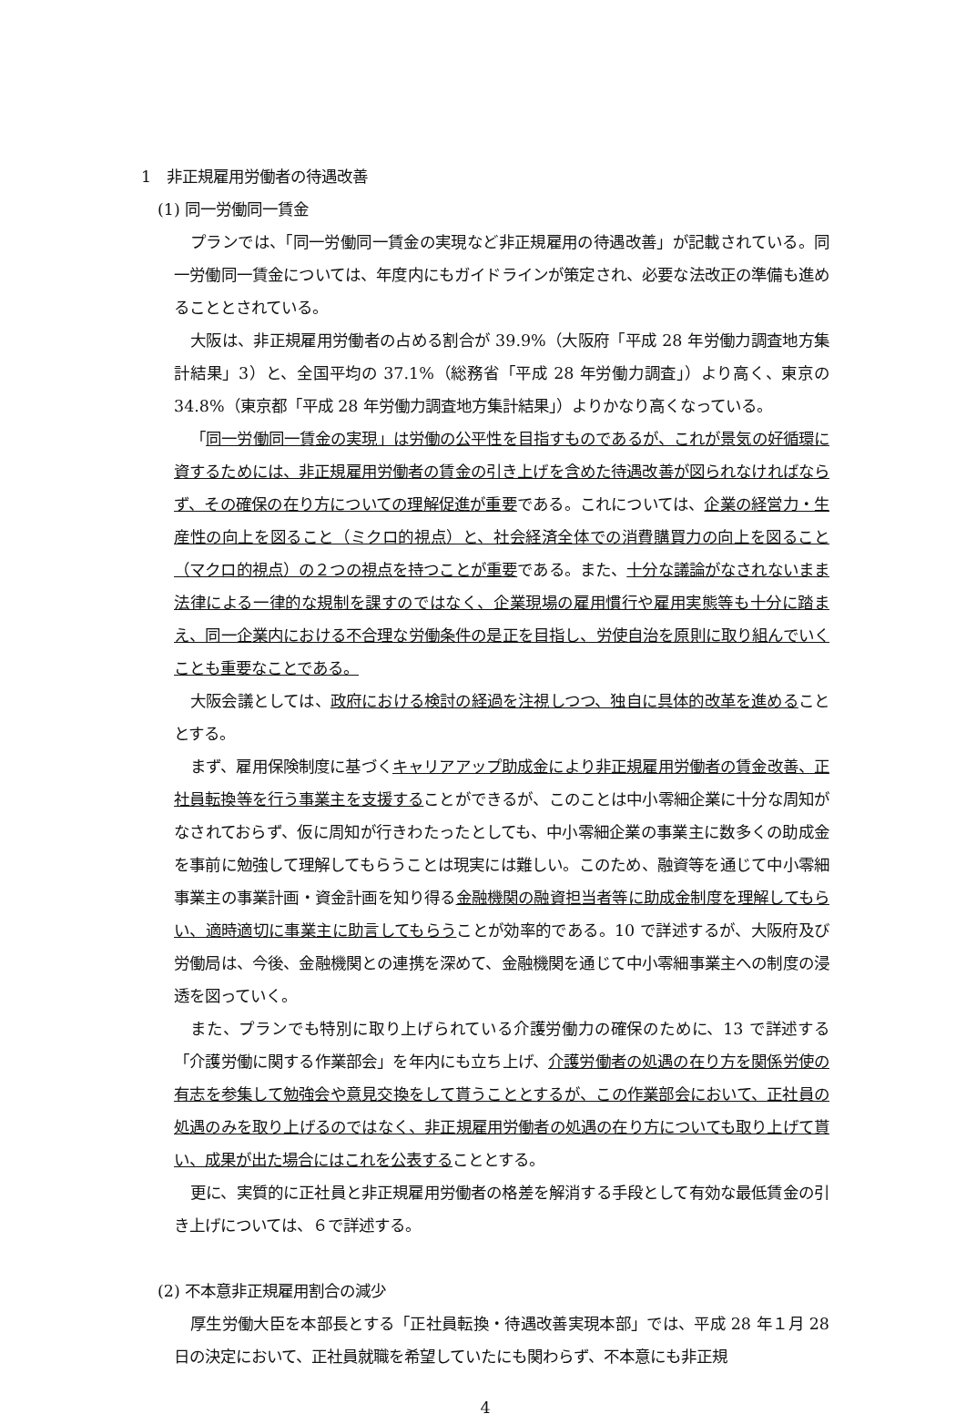1　非正規雇用労働者の待遇改善
(1) 同一労働同一賃金
プランでは、「同一労働同一賃金の実現など非正規雇用の待遇改善」が記載されている。同一労働同一賃金については、年度内にもガイドラインが策定され、必要な法改正の準備も進めることとされている。
大阪は、非正規雇用労働者の占める割合が 39.9%（大阪府「平成 28 年労働力調査地方集計結果」3）と、全国平均の 37.1%（総務省「平成 28 年労働力調査」）より高く、東京の 34.8%（東京都「平成 28 年労働力調査地方集計結果」）よりかなり高くなっている。
「同一労働同一賃金の実現」は労働の公平性を目指すものであるが、これが景気の好循環に資するためには、非正規雇用労働者の賃金の引き上げを含めた待遇改善が図られなければならず、その確保の在り方についての理解促進が重要である。これについては、企業の経営力・生産性の向上を図ること（ミクロ的視点）と、社会経済全体での消費購買力の向上を図ること（マクロ的視点）の２つの視点を持つことが重要である。また、十分な議論がなされないまま法律による一律的な規制を課すのではなく、企業現場の雇用慣行や雇用実態等も十分に踏まえ、同一企業内における不合理な労働条件の是正を目指し、労使自治を原則に取り組んでいくことも重要なことである。
大阪会議としては、政府における検討の経過を注視しつつ、独自に具体的改革を進めることとする。
まず、雇用保険制度に基づくキャリアアップ助成金により非正規雇用労働者の賃金改善、正社員転換等を行う事業主を支援することができるが、このことは中小零細企業に十分な周知がなされておらず、仮に周知が行きわたったとしても、中小零細企業の事業主に数多くの助成金を事前に勉強して理解してもらうことは現実には難しい。このため、融資等を通じて中小零細事業主の事業計画・資金計画を知り得る金融機関の融資担当者等に助成金制度を理解してもらい、適時適切に事業主に助言してもらうことが効率的である。10 で詳述するが、大阪府及び労働局は、今後、金融機関との連携を深めて、金融機関を通じて中小零細事業主への制度の浸透を図っていく。
また、プランでも特別に取り上げられている介護労働力の確保のために、13 で詳述する「介護労働に関する作業部会」を年内にも立ち上げ、介護労働者の処遇の在り方を関係労使の有志を参集して勉強会や意見交換をして貰うこととするが、この作業部会において、正社員の処遇のみを取り上げるのではなく、非正規雇用労働者の処遇の在り方についても取り上げて貰い、成果が出た場合にはこれを公表することとする。
更に、実質的に正社員と非正規雇用労働者の格差を解消する手段として有効な最低賃金の引き上げについては、６で詳述する。
(2) 不本意非正規雇用割合の減少
厚生労働大臣を本部長とする「正社員転換・待遇改善実現本部」では、平成 28 年１月 28 日の決定において、正社員就職を希望していたにも関わらず、不本意にも非正規
4